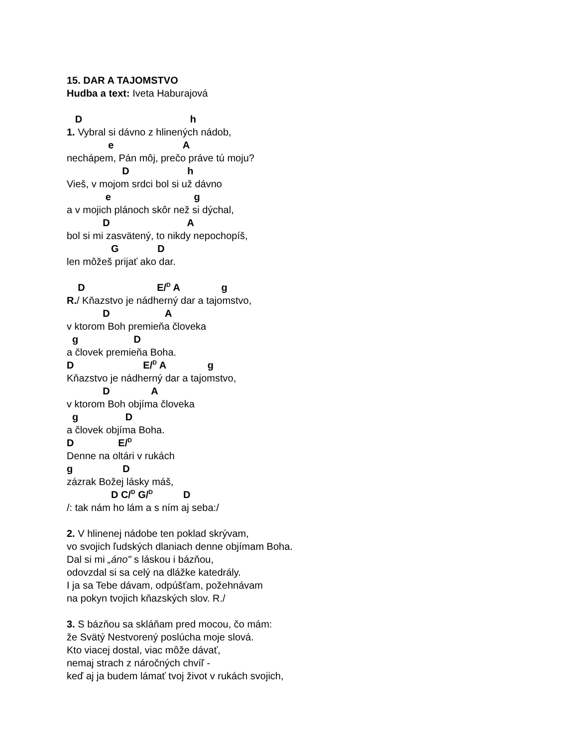15. DAR A TAJOMSTVO
Hudba a text: Iveta Haburajová
D h
1. Vybral si dávno z hlinených nádob,
e A
nechápem, Pán môj, prečo práve tú moju?
D h
Vieš, v mojom srdci bol si už dávno
e g
a v mojich plánoch skôr než si dýchal,
D A
bol si mi zasvätený, to nikdy nepochopíš,
G D
len môžeš prijať ako dar.
D E/<sup>D</sup> A g
R./ Kňazstvo je nádherný dar a tajomstvo,
D A
v ktorom Boh premieňa človeka
g D
a človek premieňa Boha.
D E/<sup>D</sup> A g
Kňazstvo je nádherný dar a tajomstvo,
D A
v ktorom Boh objíma človeka
g D
a človek objíma Boha.
D E/<sup>D</sup>
Denne na oltári v rukách
g D
zázrak Božej lásky máš,
D C/<sup>D</sup> G/<sup>D</sup> D
/: tak nám ho lám a s ním aj seba:/
2. V hlinenej nádobe ten poklad skrývam,
vo svojich ľudských dlaniach denne objímam Boha.
Dal si mi „áno" s láskou i bázňou,
odovzdal si sa celý na dlážke katedrály.
I ja sa Tebe dávam, odpúšťam, požehnávam
na pokyn tvojich kňazských slov. R./
3. S bázňou sa skláňam pred mocou, čo mám:
že Svätý Nestvorený poslúcha moje slová.
Kto viacej dostal, viac môže dávať,
nemaj strach z náročných chvíľ -
keď aj ja budem lámať tvoj život v rukách svojich,